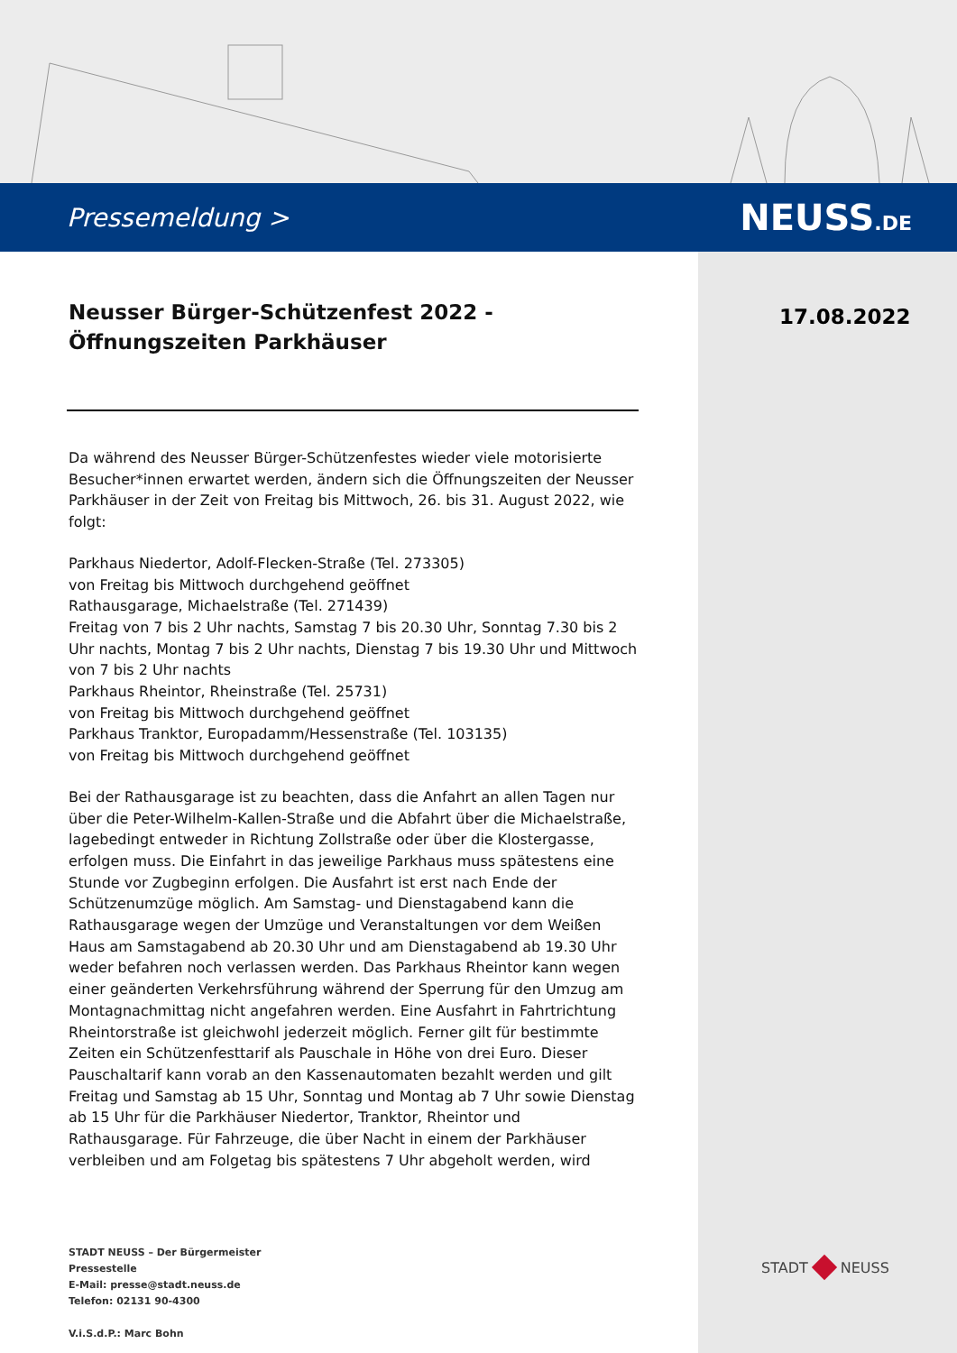Pressemeldung > NEUSS.DE
17.08.2022
Neusser Bürger-Schützenfest 2022 - Öffnungszeiten Parkhäuser
Da während des Neusser Bürger-Schützenfestes wieder viele motorisierte Besucher*innen erwartet werden, ändern sich die Öffnungszeiten der Neusser Parkhäuser in der Zeit von Freitag bis Mittwoch, 26. bis 31. August 2022, wie folgt:
Parkhaus Niedertor, Adolf-Flecken-Straße (Tel. 273305)
von Freitag bis Mittwoch durchgehend geöffnet
Rathausgarage, Michaelstraße (Tel. 271439)
Freitag von 7 bis 2 Uhr nachts, Samstag 7 bis 20.30 Uhr, Sonntag 7.30 bis 2 Uhr nachts, Montag 7 bis 2 Uhr nachts, Dienstag 7 bis 19.30 Uhr und Mittwoch von 7 bis 2 Uhr nachts
Parkhaus Rheintor, Rheinstraße (Tel. 25731)
von Freitag bis Mittwoch durchgehend geöffnet
Parkhaus Tranktor, Europadamm/Hessenstraße (Tel. 103135)
von Freitag bis Mittwoch durchgehend geöffnet
Bei der Rathausgarage ist zu beachten, dass die Anfahrt an allen Tagen nur über die Peter-Wilhelm-Kallen-Straße und die Abfahrt über die Michaelstraße, lagebedingt entweder in Richtung Zollstraße oder über die Klostergasse, erfolgen muss. Die Einfahrt in das jeweilige Parkhaus muss spätestens eine Stunde vor Zugbeginn erfolgen. Die Ausfahrt ist erst nach Ende der Schützenumzüge möglich. Am Samstag- und Dienstagabend kann die Rathausgarage wegen der Umzüge und Veranstaltungen vor dem Weißen Haus am Samstagabend ab 20.30 Uhr und am Dienstagabend ab 19.30 Uhr weder befahren noch verlassen werden. Das Parkhaus Rheintor kann wegen einer geänderten Verkehrsführung während der Sperrung für den Umzug am Montagnachmittag nicht angefahren werden. Eine Ausfahrt in Fahrtrichtung Rheintorstraße ist gleichwohl jederzeit möglich. Ferner gilt für bestimmte Zeiten ein Schützenfesttarif als Pauschale in Höhe von drei Euro. Dieser Pauschaltarif kann vorab an den Kassenautomaten bezahlt werden und gilt Freitag und Samstag ab 15 Uhr, Sonntag und Montag ab 7 Uhr sowie Dienstag ab 15 Uhr für die Parkhäuser Niedertor, Tranktor, Rheintor und Rathausgarage. Für Fahrzeuge, die über Nacht in einem der Parkhäuser verbleiben und am Folgetag bis spätestens 7 Uhr abgeholt werden, wird
STADT NEUSS – Der Bürgermeister
Pressestelle
E-Mail: presse@stadt.neuss.de
Telefon: 02131 90-4300
V.i.S.d.P.: Marc Bohn
STADT NEUSS